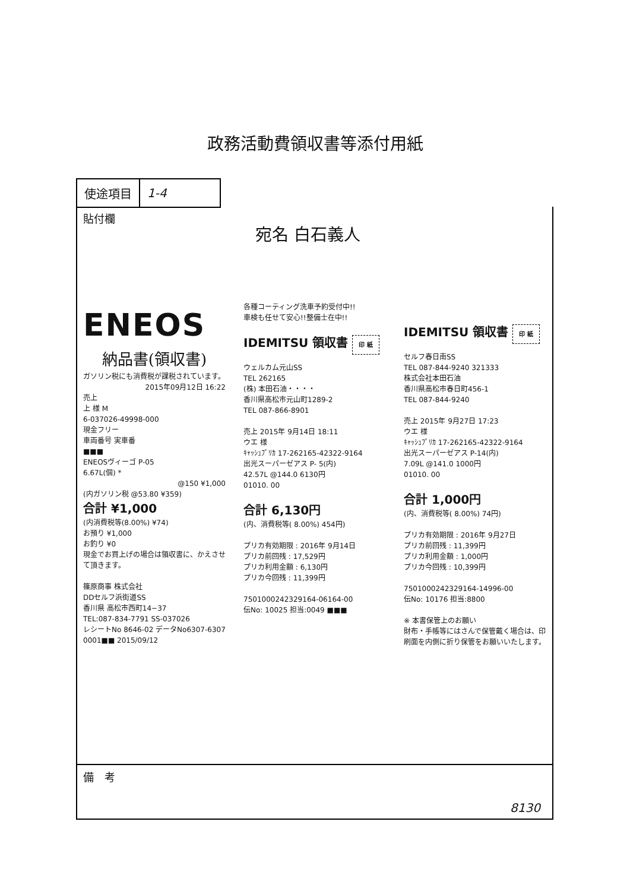政務活動費領収書等添付用紙
| 使途項目 | 1-4 |
貼付欄
宛名 白石義人
ENEOS
納品書(領収書)
ガソリン税にも消費税が課税されています。
2015年09月12日 16:22
売上
上 様 M
6-037026-49998-000
現金フリー
車両番号 実車番
■■■
ENEOSヴィーゴ P-05
6.67L(個) *
@150 ¥1,000
(内ガソリン税 @53.80 ¥359)
合計 ¥1,000
(内消費税等(8.00%) ¥74)
お預り ¥1,000
お釣り ¥0
現金でお買上げの場合は領収書に、かえさせて頂きます。
篠原商事 株式会社
DDセルフ浜街道SS
香川県 高松市西町14−37
TEL:087-834-7791 SS-037026
レシートNo 8646-02 データNo6307-6307
0001■■ 2015/09/12
各種コーティング洗車予約受付中!!
車検も任せて安心!!整備士在中!!
IDEMITSU 領収書 印 紙
ウェルカム元山SS
TEL 262165
(株) 本田石油・・・・
香川県高松市元山町1289-2
TEL 087-866-8901
売上 2015年 9月14日 18:11
ウエ 様
ｷｬｯｼｭﾌﾟﾘｶ 17-262165-42322-9164
出光スーパーゼアス P- 5(内)
42.57L @144.0 6130円
01010. 00
合計 6,130円
(内、消費税等( 8.00%) 454円)
プリカ有効期限 : 2016年 9月14日
プリカ前回残 : 17,529円
プリカ利用金額 : 6,130円
プリカ今回残 : 11,399円
7501000242329164-06164-00
伝No: 10025 担当:0049 ■■■
IDEMITSU 領収書 印 紙
セルフ春日南SS
TEL 087-844-9240 321333
株式会社本田石油
香川県高松市春日町456-1
TEL 087-844-9240
売上 2015年 9月27日 17:23
ウエ 様
ｷｬｯｼｭﾌﾟﾘｶ 17-262165-42322-9164
出光スーパーゼアス P-14(内)
7.09L @141.0 1000円
01010. 00
合計 1,000円
(内、消費税等( 8.00%) 74円)
プリカ有効期限 : 2016年 9月27日
プリカ前回残 : 11,399円
プリカ利用金額 : 1,000円
プリカ今回残 : 10,399円
7501000242329164-14996-00
伝No: 10176 担当:8800
※ 本書保管上のお願い
財布・手帳等にはさんで保管戴く場合は、印刷面を内側に折り保管をお願いいたします。
備　考
8130